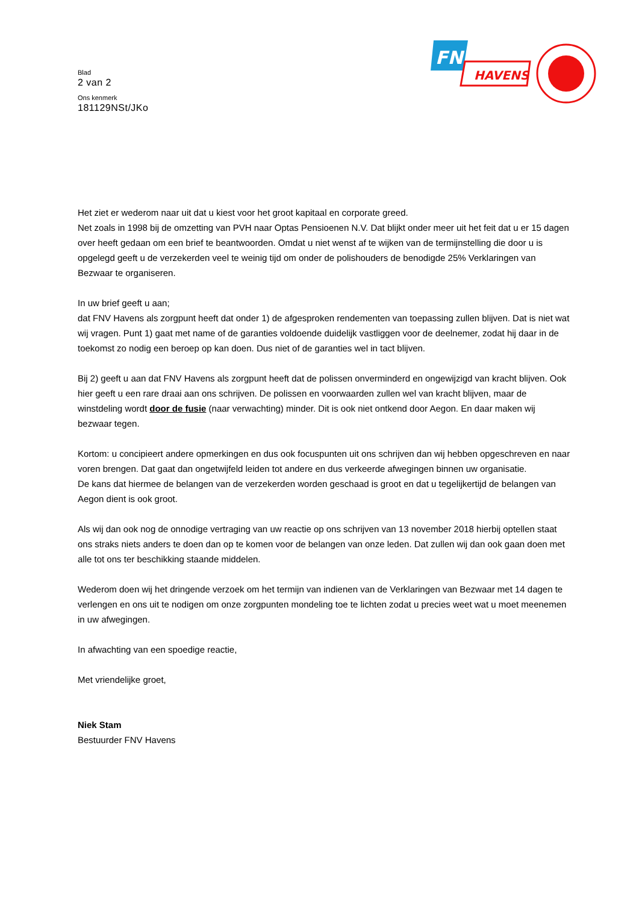FNV
HAVENS
Blad
2 van 2
Ons kenmerk
181129NSt/JKo
Het ziet er wederom naar uit dat u kiest voor het groot kapitaal en corporate greed.
Net zoals in 1998 bij de omzetting van PVH naar Optas Pensioenen N.V. Dat blijkt onder meer uit het feit dat u er 15 dagen over heeft gedaan om een brief te beantwoorden. Omdat u niet wenst af te wijken van de termijnstelling die door u is opgelegd geeft u de verzekerden veel te weinig tijd om onder de polishouders de benodigde 25% Verklaringen van Bezwaar te organiseren.
In uw brief geeft u aan;
dat FNV Havens als zorgpunt heeft dat onder 1) de afgesproken rendementen van toepassing zullen blijven. Dat is niet wat wij vragen. Punt 1) gaat met name of de garanties voldoende duidelijk vastliggen voor de deelnemer, zodat hij daar in de toekomst zo nodig een beroep op kan doen. Dus niet of de garanties wel in tact blijven.
Bij 2) geeft u aan dat FNV Havens als zorgpunt heeft dat de polissen onverminderd en ongewijzigd van kracht blijven. Ook hier geeft u een rare draai aan ons schrijven. De polissen en voorwaarden zullen wel van kracht blijven, maar de winstdeling wordt door de fusie (naar verwachting) minder. Dit is ook niet ontkend door Aegon. En daar maken wij bezwaar tegen.
Kortom: u concipieert andere opmerkingen en dus ook focuspunten uit ons schrijven dan wij hebben opgeschreven en naar voren brengen. Dat gaat dan ongetwijfeld leiden tot andere en dus verkeerde afwegingen binnen uw organisatie.
De kans dat hiermee de belangen van de verzekerden worden geschaad is groot en dat u tegelijkertijd de belangen van Aegon dient is ook groot.
Als wij dan ook nog de onnodige vertraging van uw reactie op ons schrijven van 13 november 2018 hierbij optellen staat ons straks niets anders te doen dan op te komen voor de belangen van onze leden. Dat zullen wij dan ook gaan doen met alle tot ons ter beschikking staande middelen.
Wederom doen wij het dringende verzoek om het termijn van indienen van de Verklaringen van Bezwaar met 14 dagen te verlengen en ons uit te nodigen om onze zorgpunten mondeling toe te lichten zodat u precies weet wat u moet meenemen in uw afwegingen.
In afwachting van een spoedige reactie,
Met vriendelijke groet,
Niek Stam
Bestuurder FNV Havens